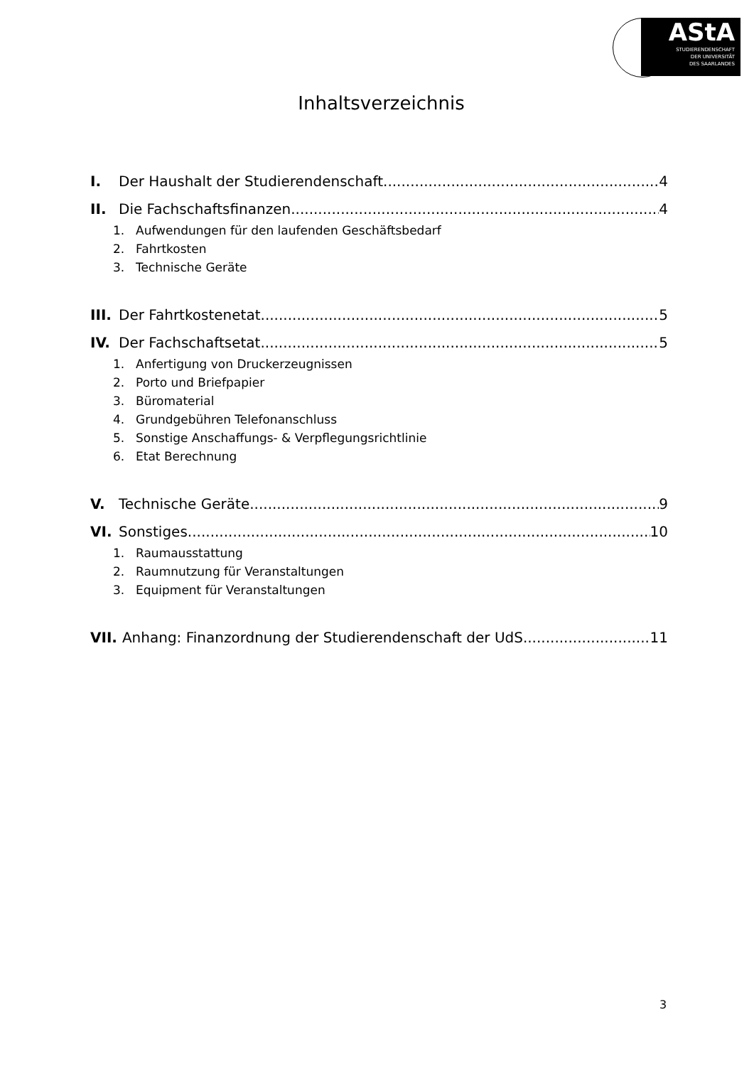AStA
STUDIERENDENSCHAFT
DER UNIVERSITÄT
DES SAARLANDES
Inhaltsverzeichnis
I. Der Haushalt der Studierendenschaft 4
II. Die Fachschaftsfinanzen 4
1. Aufwendungen für den laufenden Geschäftsbedarf
2. Fahrtkosten
3. Technische Geräte
III. Der Fahrtkostenetat 5
IV. Der Fachschaftsetat 5
1. Anfertigung von Druckerzeugnissen
2. Porto und Briefpapier
3. Büromaterial
4. Grundgebühren Telefonanschluss
5. Sonstige Anschaffungs- & Verpflegungsrichtlinie
6. Etat Berechnung
V. Technische Geräte 9
VI. Sonstiges 10
1. Raumausstattung
2. Raumnutzung für Veranstaltungen
3. Equipment für Veranstaltungen
VII. Anhang: Finanzordnung der Studierendenschaft der UdS 11
3